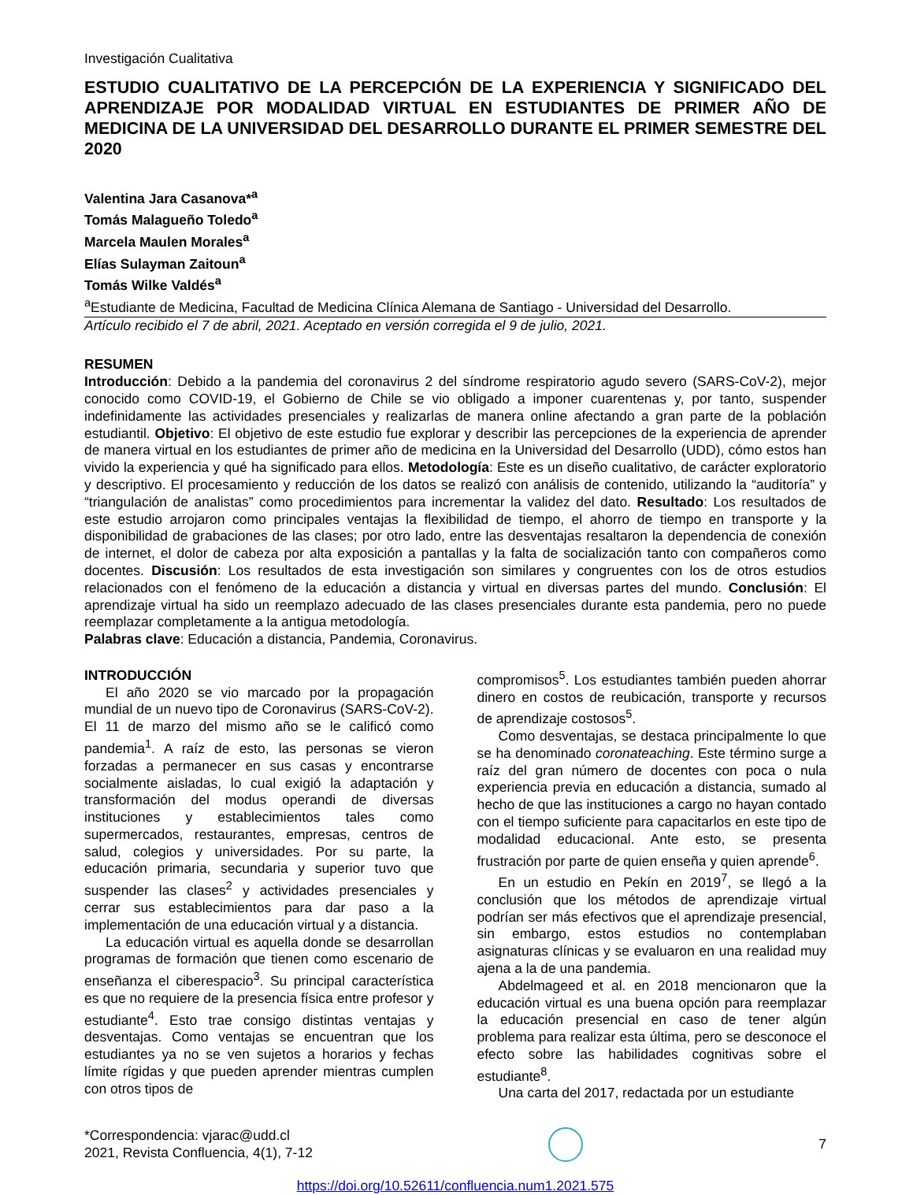Investigación Cualitativa
ESTUDIO CUALITATIVO DE LA PERCEPCIÓN DE LA EXPERIENCIA Y SIGNIFICADO DEL APRENDIZAJE POR MODALIDAD VIRTUAL EN ESTUDIANTES DE PRIMER AÑO DE MEDICINA DE LA UNIVERSIDAD DEL DESARROLLO DURANTE EL PRIMER SEMESTRE DEL 2020
Valentina Jara Casanova*<sup>a</sup>
Tomás Malagueño Toledo<sup>a</sup>
Marcela Maulen Morales<sup>a</sup>
Elías Sulayman Zaitoun<sup>a</sup>
Tomás Wilke Valdés<sup>a</sup>
<sup>a</sup> Estudiante de Medicina, Facultad de Medicina Clínica Alemana de Santiago - Universidad del Desarrollo.
Artículo recibido el 7 de abril, 2021. Aceptado en versión corregida el 9 de julio, 2021.
RESUMEN
Introducción: Debido a la pandemia del coronavirus 2 del síndrome respiratorio agudo severo (SARS-CoV-2), mejor conocido como COVID-19, el Gobierno de Chile se vio obligado a imponer cuarentenas y, por tanto, suspender indefinidamente las actividades presenciales y realizarlas de manera online afectando a gran parte de la población estudiantil. Objetivo: El objetivo de este estudio fue explorar y describir las percepciones de la experiencia de aprender de manera virtual en los estudiantes de primer año de medicina en la Universidad del Desarrollo (UDD), cómo estos han vivido la experiencia y qué ha significado para ellos. Metodología: Este es un diseño cualitativo, de carácter exploratorio y descriptivo. El procesamiento y reducción de los datos se realizó con análisis de contenido, utilizando la “auditoría” y “triangulación de analistas” como procedimientos para incrementar la validez del dato. Resultado: Los resultados de este estudio arrojaron como principales ventajas la flexibilidad de tiempo, el ahorro de tiempo en transporte y la disponibilidad de grabaciones de las clases; por otro lado, entre las desventajas resaltaron la dependencia de conexión de internet, el dolor de cabeza por alta exposición a pantallas y la falta de socialización tanto con compañeros como docentes. Discusión: Los resultados de esta investigación son similares y congruentes con los de otros estudios relacionados con el fenómeno de la educación a distancia y virtual en diversas partes del mundo. Conclusión: El aprendizaje virtual ha sido un reemplazo adecuado de las clases presenciales durante esta pandemia, pero no puede reemplazar completamente a la antigua metodología.
Palabras clave: Educación a distancia, Pandemia, Coronavirus.
INTRODUCCIÓN
El año 2020 se vio marcado por la propagación mundial de un nuevo tipo de Coronavirus (SARS-CoV-2). El 11 de marzo del mismo año se le calificó como pandemia<sup>1</sup>. A raíz de esto, las personas se vieron forzadas a permanecer en sus casas y encontrarse socialmente aisladas, lo cual exigió la adaptación y transformación del modus operandi de diversas instituciones y establecimientos tales como supermercados, restaurantes, empresas, centros de salud, colegios y universidades. Por su parte, la educación primaria, secundaria y superior tuvo que suspender las clases<sup>2</sup> y actividades presenciales y cerrar sus establecimientos para dar paso a la implementación de una educación virtual y a distancia.
La educación virtual es aquella donde se desarrollan programas de formación que tienen como escenario de enseñanza el ciberespacio<sup>3</sup>. Su principal característica es que no requiere de la presencia física entre profesor y estudiante<sup>4</sup>. Esto trae consigo distintas ventajas y desventajas. Como ventajas se encuentran que los estudiantes ya no se ven sujetos a horarios y fechas límite rígidas y que pueden aprender mientras cumplen con otros tipos de
compromisos<sup>5</sup>. Los estudiantes también pueden ahorrar dinero en costos de reubicación, transporte y recursos de aprendizaje costosos<sup>5</sup>.
Como desventajas, se destaca principalmente lo que se ha denominado coronateaching. Este término surge a raíz del gran número de docentes con poca o nula experiencia previa en educación a distancia, sumado al hecho de que las instituciones a cargo no hayan contado con el tiempo suficiente para capacitarlos en este tipo de modalidad educacional. Ante esto, se presenta frustración por parte de quien enseña y quien aprende<sup>6</sup>.
En un estudio en Pekín en 2019<sup>7</sup>, se llegó a la conclusión que los métodos de aprendizaje virtual podrían ser más efectivos que el aprendizaje presencial, sin embargo, estos estudios no contemplaban asignaturas clínicas y se evaluaron en una realidad muy ajena a la de una pandemia.
Abdelmageed et al. en 2018 mencionaron que la educación virtual es una buena opción para reemplazar la educación presencial en caso de tener algún problema para realizar esta última, pero se desconoce el efecto sobre las habilidades cognitivas sobre el estudiante<sup>8</sup>.
Una carta del 2017, redactada por un estudiante
*Correspondencia: vjarac@udd.cl
2021, Revista Confluencia, 4(1), 7-12
7
https://doi.org/10.52611/confluencia.num1.2021.575